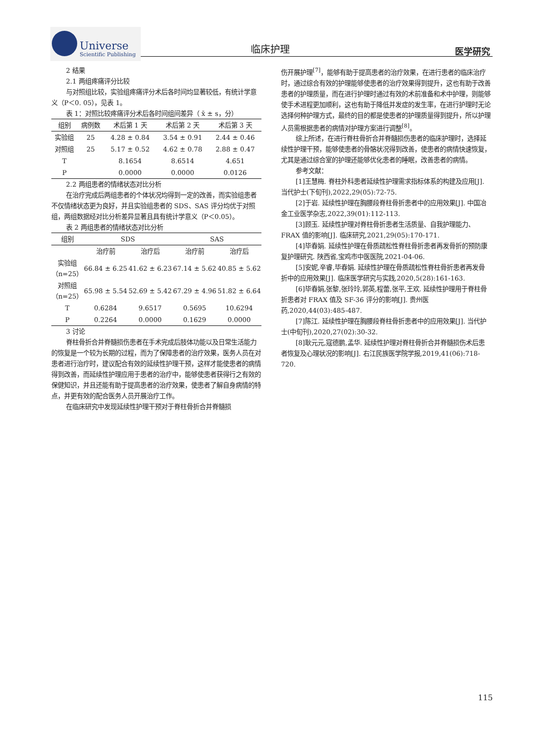Universe
Scientific Publishing
临床护理 医学研究
2 结果
2.1 两组疼痛评分比较
与对照组比较，实验组疼痛评分术后各时间均显著较低，有统计学意义（P＜0. 05），见表 1。
表 1：对照比较疼痛评分术后各时间组间差异（ x̄ ± s，分）
| 组别 | 病例数 | 术后第 1 天 | 术后第 2 天 | 术后第 3 天 |
| --- | --- | --- | --- | --- |
| 实验组 | 25 | 4.28 ± 0.84 | 3.54 ± 0.91 | 2.44 ± 0.46 |
| 对照组 | 25 | 5.17 ± 0.52 | 4.62 ± 0.78 | 2.88 ± 0.47 |
| T | | 8.1654 | 8.6514 | 4.651 |
| P | | 0.0000 | 0.0000 | 0.0126 |
2.2 两组患者的情绪状态对比分析
在治疗完成后两组患者的个体状况均得到一定的改善，而实验组患者不仅情绪状态更为良好，并且实验组患者的 SDS、SAS 评分均优于对照组，两组数据经对比分析差异显著且具有统计学意义（P＜0.05）。
表 2 两组患者的情绪状态对比分析
| 组别 | SDS | | SAS | |
| --- | --- | --- | --- | --- |
| | 治疗前 | 治疗后 | 治疗前 | 治疗后 |
| 实验组 （n=25） | 66.84 ± 6.25 | 41.62 ± 6.23 | 67.14 ± 5.62 | 40.85 ± 5.62 |
| 对照组 （n=25） | 65.98 ± 5.54 | 52.69 ± 5.42 | 67.29 ± 4.96 | 51.82 ± 6.64 |
| T | 0.6284 | 9.6517 | 0.5695 | 10.6294 |
| P | 0.2264 | 0.0000 | 0.1629 | 0.0000 |
3 讨论
脊柱骨折合并脊髓损伤患者在手术完成后肢体功能以及日常生活能力的恢复是一个较为长期的过程，而为了保障患者的治疗效果，医务人员在对患者进行治疗时，建议配合有效的延续性护理干预，这样才能使患者的病情得到改善，而延续性护理应用于患者的治疗中，能够使患者获得行之有效的保健知识，并且还能有助于提高患者的治疗效果，使患者了解自身病情的特点，并更有效的配合医务人员开展治疗工作。
在临床研究中发现延续性护理干预对于脊柱骨折合并脊髓损
伤开展护理<sup>[7]</sup>，能够有助于提高患者的治疗效果，在进行患者的临床治疗时，通过综合有效的护理能够使患者的治疗效果得到提升，这也有助于改善患者的护理质量，而在进行护理时通过有效的术前准备和术中护理，则能够使手术进程更加顺利，这也有助于降低并发症的发生率，在进行护理时无论选择何种护理方式，最终的目的都是使患者的护理质量得到提升，所以护理人员需根据患者的病情对护理方案进行调整<sup>[8]</sup>。
综上所述，在进行脊柱骨折合并脊髓损伤患者的临床护理时，选择延续性护理干预，能够使患者的骨骼状况得到改善，使患者的病情快速恢复，尤其是通过综合室的护理还能够优化患者的睡眠，改善患者的病情。
参考文献：
[1]王慧梅. 脊柱外科患者延续性护理需求指标体系的构建及应用[J]. 当代护士(下旬刊),2022,29(05):72-75.
[2]于岩. 延续性护理在胸腰段脊柱骨折患者中的应用效果[J]. 中国冶金工业医学杂志,2022,39(01):112-113.
[3]顾玉. 延续性护理对脊柱骨折患者生活质量、自我护理能力、FRAX 值的影响[J]. 临床研究,2021,29(05):170-171.
[4]毕春娟. 延续性护理在骨质疏松性脊柱骨折患者再发骨折的预防康复护理研究. 陕西省,宝鸡市中医医院,2021-04-06.
[5]安妮,辛睿,毕春娟. 延续性护理在骨质疏松性脊柱骨折患者再发骨折中的应用效果[J]. 临床医学研究与实践,2020,5(28):161-163.
[6]毕春娟,张黎,张玲玲,郭英,程蕾,张平,王欢. 延续性护理用于脊柱骨折患者对 FRAX 值及 SF-36 评分的影响[J]. 贵州医药,2020,44(03):485-487.
[7]陈江. 延续性护理在胸腰段脊柱骨折患者中的应用效果[J]. 当代护士(中旬刊),2020,27(02):30-32.
[8]耿元元,寇德鹏,孟华. 延续性护理对脊柱骨折合并脊髓损伤术后患者恢复及心理状况的影响[J]. 右江民族医学院学报,2019,41(06):718-720.
115